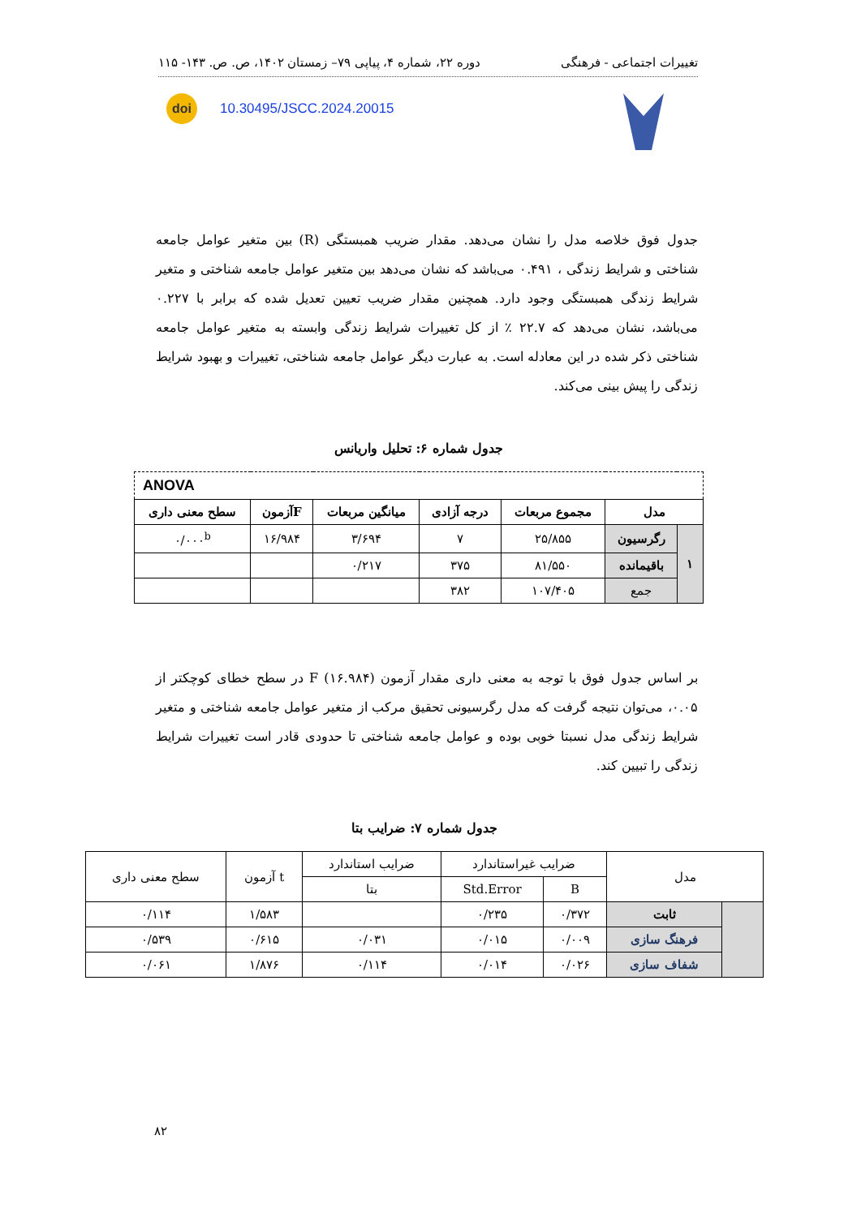تغییرات اجتماعی - فرهنگی دوره ۲۲، شماره ۴، پیاپی ۷۹– زمستان ۱۴۰۲، ص. ص. ۱۴۳- ۱۱۵
doi 10.30495/JSCC.2024.20015
جدول فوق خلاصه مدل را نشان می‌دهد. مقدار ضریب همبستگی (R) بین متغیر عوامل جامعه شناختی و شرایط زندگی ، ۰.۴۹۱ می‌باشد که نشان می‌دهد بین متغیر عوامل جامعه شناختی و متغیر شرایط زندگی همبستگی وجود دارد. همچنین مقدار ضریب تعیین تعدیل شده که برابر با ۰.۲۲۷ می‌باشد، نشان می‌دهد که ۲۲.۷ ٪ از کل تغییرات شرایط زندگی وابسته به متغیر عوامل جامعه شناختی ذکر شده در این معادله است. به عبارت دیگر عوامل جامعه شناختی، تغییرات و بهبود شرایط زندگی را پیش بینی می‌کند.
جدول شماره ۶: تحلیل واریانس
| ANOVA | | | | | | |
| مدل | | مجموع مربعات | درجه آزادی | میانگین مربعات | Fآزمون | سطح معنی داری |
| ۱ | رگرسیون | ۲۵/۸۵۵ | ۷ | ۳/۶۹۴ | ۱۶/۹۸۴ | ۰/۰۰۰<sup>b</sup> |
| | باقیمانده | ۸۱/۵۵۰ | ۳۷۵ | ۰/۲۱۷ | | |
| | جمع | ۱۰۷/۴۰۵ | ۳۸۲ | | | |
بر اساس جدول فوق با توجه به معنی داری مقدار آزمون F (۱۶.۹۸۴) در سطح خطای کوچکتر از ۰.۰۵، می‌توان نتیجه گرفت که مدل رگرسیونی تحقیق مرکب از متغیر عوامل جامعه شناختی و متغیر شرایط زندگی مدل نسبتا خوبی بوده و عوامل جامعه شناختی تا حدودی قادر است تغییرات شرایط زندگی را تبیین کند.
جدول شماره ۷: ضرایب بتا
| مدل | | ضرایب غیراستاندارد | | ضرایب استاندارد | t آزمون | سطح معنی داری |
| --- | --- | --- | --- | --- | --- | --- |
| | | B | Std.Error | بتا | | |
| | ثابت | ۰/۳۷۲ | ۰/۲۳۵ | | ۱/۵۸۳ | ۰/۱۱۴ |
| | فرهنگ سازی | ۰/۰۰۹ | ۰/۰۱۵ | ۰/۰۳۱ | ۰/۶۱۵ | ۰/۵۳۹ |
| | شفاف سازی | ۰/۰۲۶ | ۰/۰۱۴ | ۰/۱۱۴ | ۱/۸۷۶ | ۰/۰۶۱ |
۸۲